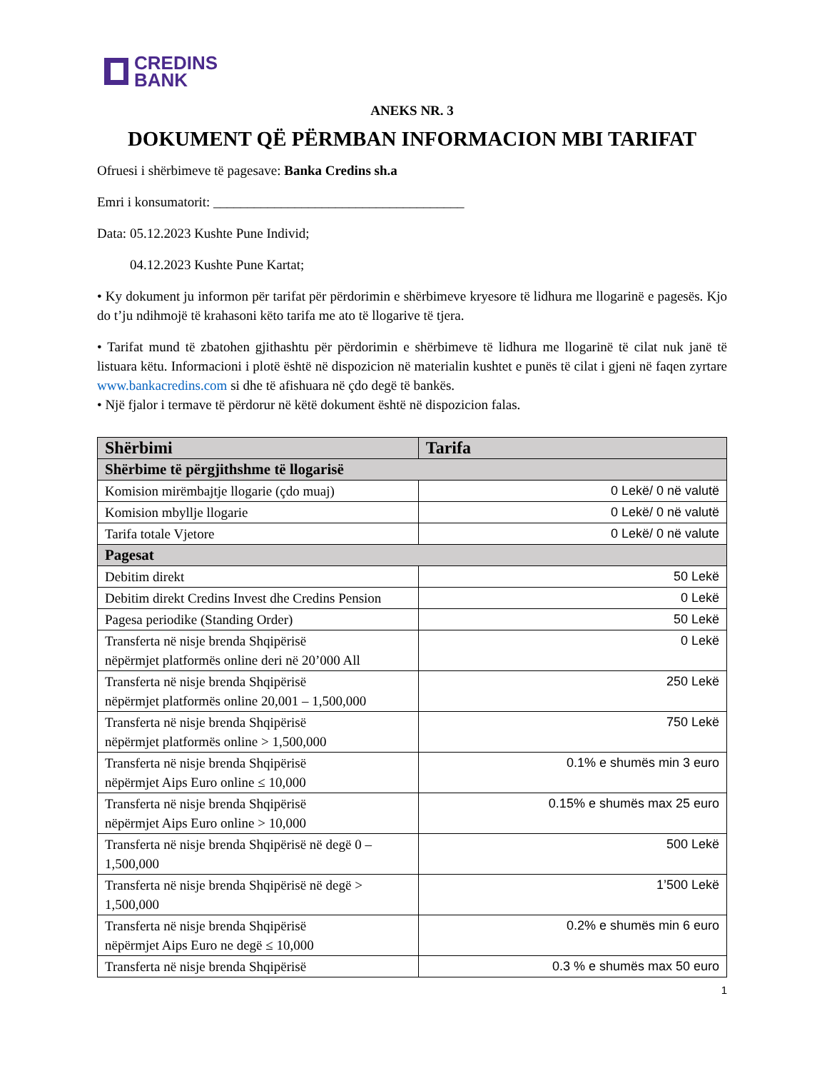CREDINS
BANK
ANEKS NR. 3
DOKUMENT QË PËRMBAN INFORMACION MBI TARIFAT
Ofruesi i shërbimeve të pagesave: Banka Credins sh.a
Emri i konsumatorit: _____________________________________
Data: 05.12.2023 Kushte Pune Individ;
04.12.2023 Kushte Pune Kartat;
• Ky dokument ju informon për tarifat për përdorimin e shërbimeve kryesore të lidhura me llogarinë e pagesës. Kjo do t’ju ndihmojë të krahasoni këto tarifa me ato të llogarive të tjera.
• Tarifat mund të zbatohen gjithashtu për përdorimin e shërbimeve të lidhura me llogarinë të cilat nuk janë të listuara këtu. Informacioni i plotë është në dispozicion në materialin kushtet e punës të cilat i gjeni në faqen zyrtare www.bankacredins.com si dhe të afishuara në çdo degë të bankës.
• Një fjalor i termave të përdorur në këtë dokument është në dispozicion falas.
| Shërbimi | Tarifa |
| --- | --- |
| Shërbime të përgjithshme të llogarisë | |
| Komision mirëmbajtje llogarie (çdo muaj) | 0 Lekë/ 0 në valutë |
| Komision mbyllje llogarie | 0 Lekë/ 0 në valutë |
| Tarifa totale Vjetore | 0 Lekë/ 0 në valute |
| Pagesat | |
| Debitim direkt | 50 Lekë |
| Debitim direkt Credins Invest dhe Credins Pension | 0 Lekë |
| Pagesa periodike (Standing Order) | 50 Lekë |
| Transferta në nisje brenda Shqipërisë nëpërmjet platformës online deri në 20’000 All | 0 Lekë |
| Transferta në nisje brenda Shqipërisë nëpërmjet platformës online 20,001 – 1,500,000 | 250 Lekë |
| Transferta në nisje brenda Shqipërisë nëpërmjet platformës online > 1,500,000 | 750 Lekë |
| Transferta në nisje brenda Shqipërisë nëpërmjet Aips Euro online ≤ 10,000 | 0.1% e shumës min 3 euro |
| Transferta në nisje brenda Shqipërisë nëpërmjet Aips Euro online > 10,000 | 0.15% e shumës max 25 euro |
| Transferta në nisje brenda Shqipërisë në degë 0 – 1,500,000 | 500 Lekë |
| Transferta në nisje brenda Shqipërisë në degë > 1,500,000 | 1’500 Lekë |
| Transferta në nisje brenda Shqipërisë nëpërmjet Aips Euro ne degë ≤ 10,000 | 0.2% e shumës min 6 euro |
| Transferta në nisje brenda Shqipërisë | 0.3 % e shumës max 50 euro |
1